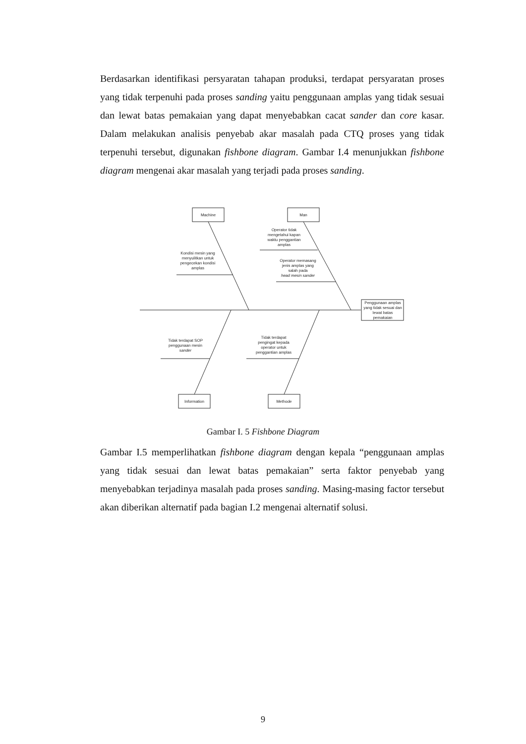Berdasarkan identifikasi persyaratan tahapan produksi, terdapat persyaratan proses yang tidak terpenuhi pada proses sanding yaitu penggunaan amplas yang tidak sesuai dan lewat batas pemakaian yang dapat menyebabkan cacat sander dan core kasar. Dalam melakukan analisis penyebab akar masalah pada CTQ proses yang tidak terpenuhi tersebut, digunakan fishbone diagram. Gambar I.4 menunjukkan fishbone diagram mengenai akar masalah yang terjadi pada proses sanding.
Machine
Man
Information
Methode
Penggunaan amplas yang tidak sesuai dan lewat batas pemakaian
Kondisi mesin yang menyulitkan untuk pengecekan kondisi amplas
Operator tidak mengetahui kapan waktu penggantian amplas
Operator memasang jenis amplas yang salah pada head mesin sander
Tidak terdapat SOP penggunaan mesin sander
Tidak terdapat pengingat kepada operator untuk penggantian amplas
Gambar I. 5 Fishbone Diagram
Gambar I.5 memperlihatkan fishbone diagram dengan kepala “penggunaan amplas yang tidak sesuai dan lewat batas pemakaian” serta faktor penyebab yang menyebabkan terjadinya masalah pada proses sanding. Masing-masing factor tersebut akan diberikan alternatif pada bagian I.2 mengenai alternatif solusi.
9